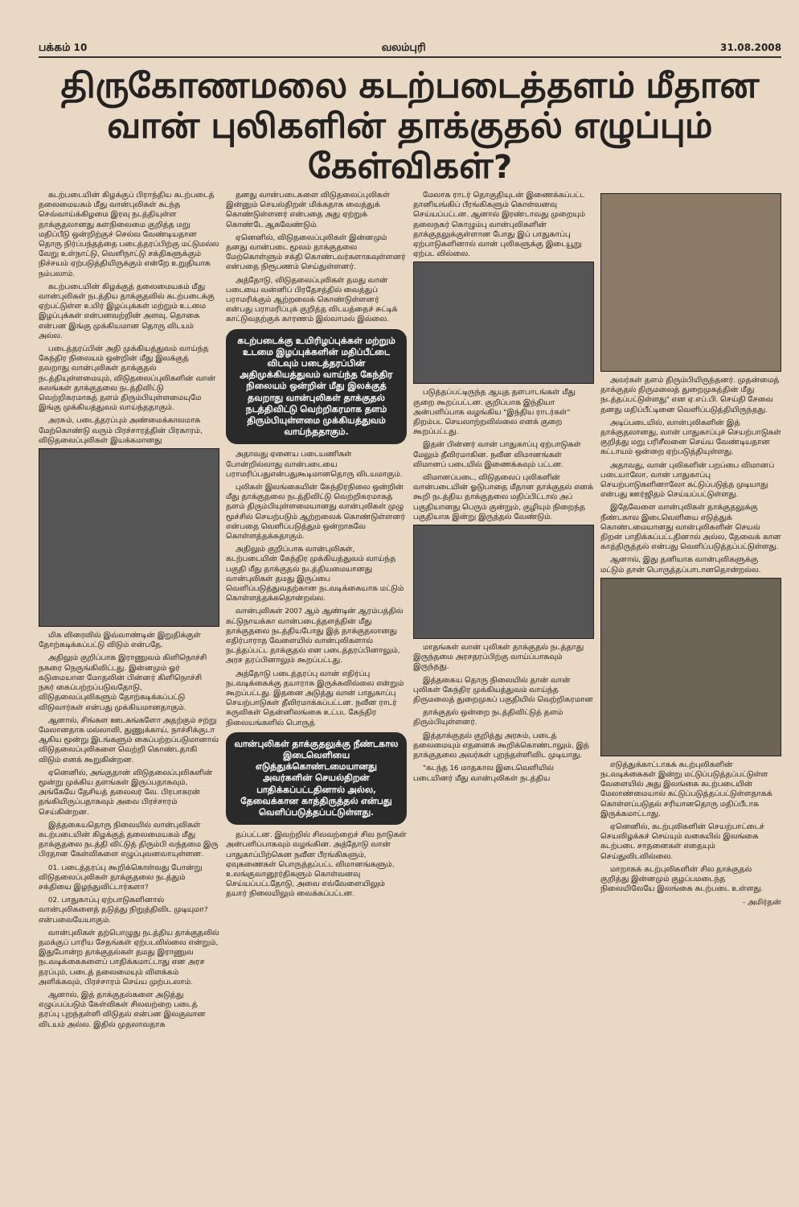பக்கம் 10 வலம்புரி 31.08.2008
திருகோணமலை கடற்படைத்தளம் மீதான
வான் புலிகளின் தாக்குதல் எழுப்பும் கேள்விகள்?
கடற்படையின் கிழக்குப் பிராந்திய கடற்படைத் தலைமையகம் மீது வான்புலிகள் கடந்த செவ்வாய்க்கிழமை இரவு நடத்தியுள்ள தாக்குதலானது களநிலைமை குறித்த மறு மதிப்பீடு ஒன்றிற்குச் செல்ல வேண்டியதான தொரு நிர்ப்பந்தத்தை படைத்தரப்பிற்கு மட்டுமல்ல வேறு உள்நாட்டு, வெளிநாட்டு சக்திகளுக்கும் நிச்சயம் ஏற்படுத்தியிருக்கும் என்றே உறுதியாக நம்பலாம்.
கடற்படையின் கிழக்குத் தலைமையகம் மீது வான்புலிகள் நடத்திய தாக்குதலில் கடற்படைக்கு ஏற்பட்டுள்ள உயிர் இழப்புக்கள் மற்றும் உடமை இழப்புக்கள் என்பனவற்றின் அளவு, தொகை என்பன இங்கு முக்கியமான தொரு விடயம் அல்ல.
படைத்தரப்பின் அதி முக்கியத்துவம் வாய்ந்த கேந்திர நிலையம் ஒன்றின் மீது இலக்குத் தவறாது வான்புலிகள் தாக்குதல் நடத்தியுள்ளமையும், விடுதலைப்புலிகளின் வான் கலங்கள் தாக்குதலை நடத்திவிட்டு வெற்றிகரமாகத் தளம் திரும்பியுள்ளமையுமே இங்கு முக்கியத்துவம் வாய்ந்ததாகும்.
அரசும், படைத்தரப்பும் அண்மைக்காலமாக மேற்கொண்டு வரும் பிரச்சாரத்தின் பிரகாரம், விடுதலைப்புலிகள் இயக்கமானது
மிக விரைவில் இவ்வாண்டின் இறுதிக்குள் தோற்கடிக்கப்பட்டு விடும் என்பதே.
அதிலும் குறிப்பாக இராணுவம் கிளிநொச்சி நகரை நெருங்கிவிட்டது. இன்னமும் ஓர் கடுமையான மோதலின் பின்னர் கிளிநொச்சி நகர் கைப்பற்றப்படுவதோடு, விடுதலைப்புலிகளும் தோற்கடிக்கப்பட்டு விடுவார்கள் என்பது முக்கியமானதாகும்.
ஆனால், சிங்கள ஊடகங்களோ அதற்கும் சற்று மேலானதாக மல்லாவி, துணுக்காய், நாச்சிக்குடா ஆகிய மூன்று இடங்களும் கைப்பற்றப்படுமானால் விடுதலைப்புலிகளை வெற்றி கொண்டதாகி விடும் எனக் கூறுகின்றன.
ஏனெனில், அங்குதான் விடுதலைப்புலிகளின் மூன்று முக்கிய தளங்கள் இருப்பதாகவும், அங்கேயே தேசியத் தலைவர் வே. பிரபாகரன் தங்கியிருப்பதாகவும் அவை பிரச்சாரம் செய்கின்றன.
இத்தகையதொரு நிலையில் வான்புலிகள் கடற்படையின் கிழக்குத் தலைமையகம் மீது தாக்குதலை நடத்தி விட்டுத் திரும்பி வந்தமை இரு பிரதான கேள்விகளை எழுப்புவனவாயுள்ளன.
01. படைத்தரப்பு கூறிக்கொள்வது போன்று விடுதலைப்புலிகள் தாக்குதலை நடத்தும் சக்தியை இழந்துவிட்டார்களா?
02. பாதுகாப்பு ஏற்பாடுகளினால் வான்புலிகளைத் தடுத்து நிறுத்திவிட முடியுமா? என்பவையேயாகும்.
வான்புலிகள் தற்பொழுது நடத்திய தாக்குதலில் தமக்குப் பாரிய சேதங்கள் ஏற்படவில்லை என்றும், இதுபோன்ற தாக்குதல்கள் தமது இராணுவ நடவடிக்கைகளைப் பாதிக்கமாட்டாது என அரச தரப்பும், படைத் தலைமையும் விளக்கம் அளிக்கவும், பிரச்சாரம் செய்ய முற்படலாம்.
ஆனால், இத் தாக்குதல்களை அடுத்து எழுப்பப்படும் கேள்விகள் சிலவற்றை படைத் தரப்பு புறந்தள்ளி விடுதல் என்பன இலகுவான விடயம் அல்ல. இதில் முதலாவதாக
தனது வான்படைகளை விடுதலைப்புலிகள் இன்னும் செயல்திறன் மிக்கதாக வைத்துக் கொண்டுள்ளனர் என்பதை அது ஏற்றுக் கொண்டே ஆகவேண்டும்.
ஏனெனில், விடுதலைப்புலிகள் இன்னமும் தனது வான்படை மூலம் தாக்குதலை மேற்கொள்ளும் சக்தி கொண்டவர்களாகவுள்ளனர் என்பதை நிரூபணம் செய்துள்ளனர்.
அத்தோடு, விடுதலைப்புலிகள் தமது வான் படையை வன்னிப் பிரதேசத்தில் வைத்துப் பராமரிக்கும் ஆற்றலைக் கொண்டுள்ளனர் என்பது பராமரிப்புக் குறித்த விடயத்தைச் சுட்டிக் காட்டுவதற்குக் காரணம் இல்லாமல் இல்லை.
கடற்படைக்கு உயிரிழப்புக்கள் மற்றும் உடமை இழப்புக்களின் மதிப்பீட்டை விடவும் படைத்தரப்பின் அதிமுக்கியத்துவம் வாய்ந்த கேந்திர நிலையம் ஒன்றின் மீது இலக்குத் தவறாது வான்புலிகள் தாக்குதல் நடத்திவிட்டு வெற்றிகரமாக தளம் திரும்பியுள்ளமை முக்கியத்துவம் வாய்ந்ததாகும்.
அதாவது ஏனைய படையணிகள் போன்றில்லாது வான்படையை பராமரிப்பதுஎன்பதுகூடிமானதொரு விடயமாகும்.
புலிகள் இலங்கையின் கேந்திரநிலை ஒன்றின் மீது தாக்குதலை நடத்திவிட்டு வெற்றிகரமாகத் தளம் திரும்பியுள்ளமையானது வான்புலிகள் முழு மூச்சில் செயற்படும் ஆற்றலைக் கொண்டுள்ளனர் என்பதை வெளிப்படுத்தும் ஒன்றாகவே கொள்ளத்தக்கதாகும்.
அதிலும் குறிப்பாக வான்புலிகள், கடற்படையின் கேந்திர முக்கியத்துவம் வாய்ந்த பகுதி மீது தாக்குதல் நடத்தியமையானது வான்புலிகள் தமது இருப்பை வெளிப்படுத்துவதற்கான நடவடிக்கையாக மட்டும் கொள்ளத்தக்கதொன்றல்ல.
வான்புலிகள் 2007 ஆம் ஆண்டின் ஆரம்பத்தில் கட்டுநாயக்கா வான்படைத்தளத்தின் மீது தாக்குதலை நடத்தியபோது இத் தாக்குதலானது எதிர்பாராத வேளையில் வான்புலிகளால் நடத்தப்பட்ட தாக்குதல் என படைத்தரப்பினாலும், அரச தரப்பினாலும் கூறப்பட்டது.
அத்தோடு படைத்தரப்பு வான் எதிர்ப்பு நடவடிக்கைக்கு தயாராக இருக்கவில்லை என்றும் கூறப்பட்டது. இதனை அடுத்து வான் பாதுகாப்பு செயற்பாடுகள் தீவிரமாக்கப்பட்டன. நவீன ராடர் கருவிகள் தென்னிலங்கை உட்பட கேந்திர நிலையங்களில் பொருத்
வான்புலிகள் தாக்குதலுக்கு நீண்டகால இடைவெளியை எடுத்துக்கொண்டமையானது அவர்களின் செயல்திறன் பாதிக்கப்பட்டதினால் அல்ல, தேவைக்கான காத்திருத்தல் என்பது வெளிப்படுத்தப்பட்டுள்ளது.
தப்பட்டன. இவற்றில் சிலவற்றைச் சில நாடுகள் அன்பளிப்பாகவும் வழங்கின. அத்தோடு வான் பாதுகாப்பிற்கென நவீன பீரங்கிகளும், ஏவுகணைகள் பொருத்தப்பட்ட விமானங்களும், உலங்குவானூர்திகளும் கொள்வனவு செய்யப்பட்டதோடு, அவை எவ்வேளையிலும் தயார் நிலையிலும் வைக்கப்பட்டன.
மேலாக ராடர் தொகுதியுடன் இணைக்கப்பட்ட தானியங்கிப் பீரங்கிகளும் கொள்வனவு செய்யப்பட்டன. ஆனால் இரண்டாவது முறையும் தலைநகர் கொழும்பு வான்புலிகளின் தாக்குதலுக்குள்ளான போது இப் பாதுகாப்பு ஏற்பாடுகளினால் வான் புலிகளுக்கு இடையூறு ஏற்பட வில்லை.
படுத்தப்பட்டிருந்த ஆயுத தளபாடங்கள் மீது குறை கூறப்பட்டன. குறிப்பாக இந்தியா அன்பளிப்பாக வழங்கிய "இந்திய ராடர்கள்" திறம்பட செயலாற்றவில்லை எனக் குறை கூறப்பட்டது.
இதன் பின்னர் வான் பாதுகாப்பு ஏற்பாடுகள் மேலும் தீவிரமாகின. நவீன விமானங்கள் விமானப் படையில் இணைக்கவும் பட்டன.
விமானப்படை, விடுதலைப் புலிகளின் வான்படையின் ஓடுபாதை மீதான தாக்குதல் எனக் கூறி நடத்திய தாக்குதலை மதிப்பிட்டால் அப் பகுதியானது பெரும் குன்றும், குழியும் நிறைந்த பகுதியாக இன்று இருத்தல் வேண்டும்.
மாதங்கள் வான் புலிகள் தாக்குதல் நடத்தாது இருந்தமை அரசதரப்பிற்கு வாய்ப்பாகவும் இருந்தது.
இத்தகைய தொரு நிலையில் தான் வான் புலிகள் கேந்திர முக்கியத்துவம் வாய்ந்த திருமலைத் துறைமுகப் பகுதியில் வெற்றிகரமான
தாக்குதல் ஒன்றை நடத்திவிட்டுத் தளம் திரும்பியுள்ளனர்.
இத்தாக்குதல் குறித்து அரசும், படைத் தலைமையும் எதனைக் கூறிக்கொண்டாலும், இத் தாக்குதலை அவர்கள் புறந்தள்ளிவிட முடியாது.
"கடந்த 16 மாதகால இடைவெளியில் படையினர் மீது வான்புலிகள் நடத்திய
அவர்கள் தளம் திரும்பியிருந்தனர். முதன்மைத் தாக்குதல் திருமலைத் துறைமுகத்தின் மீது நடத்தப்பட்டுள்ளது" என ஏ.எப்.பி. செய்தி சேவை தனது மதிப்பீட்டினை வெளிப்படுத்தியிருந்தது.
அடிப்படையில், வான்புலிகளின் இத் தாக்குதலானது, வான் பாதுகாப்புச் செயற்பாடுகள் குறித்து மறு பரிசீலனை செய்ய வேண்டியதான கட்டாயம் ஒன்றை ஏற்படுத்தியுள்ளது.
அதாவது, வான் புலிகளின் பறப்பை விமானப் படையாலோ, வான் பாதுகாப்பு செயற்பாடுகளினாலோ கட்டுப்படுத்த முடியாது என்பது ஊர்ஜிதம் செய்யப்பட்டுள்ளது.
இதேவேளை வான்புலிகள் தாக்குதலுக்கு நீண்டகால இடைவெளியை எடுத்துக் கொண்டமையானது வான்புலிகளின் செயல் திறன் பாதிக்கப்பட்டதினால் அல்ல, தேவைக் கான காத்திருத்தல் என்பது வெளிப்படுத்தப்பட்டுள்ளது.
ஆனால், இது தனியாக வான்புலிகளுக்கு மட்டும் தான் பொருத்தப்பாடானதொன்றல்ல.
எடுத்துக்காட்டாகக் கடற்புலிகளின் நடவடிக்கைகள் இன்று மட்டுப்படுத்தப்பட்டுள்ள வேளையில் அது இலங்கை கடற்படையின் மேலாண்மையால் கட்டுப்படுத்தப்பட்டுள்ளதாகக் கொள்ளப்படுதல் சரியானதொரு மதிப்பீடாக இருக்கமாட்டாது.
ஏனெனில், கடற்புலிகளின் செயற்பாட்டைச் செயலிழக்கச் செய்யும் வகையில் இலங்கை கடற்படை சாதனைகள் எதையும் செய்துவிடவில்லை.
மாறாகக் கடற்புலிகளின் சில தாக்குதல் குறித்து இன்னமும் குழப்பமடைந்த நிலையிலேயே இலங்கை கடற்படை உள்ளது.
- அமிர்தன்